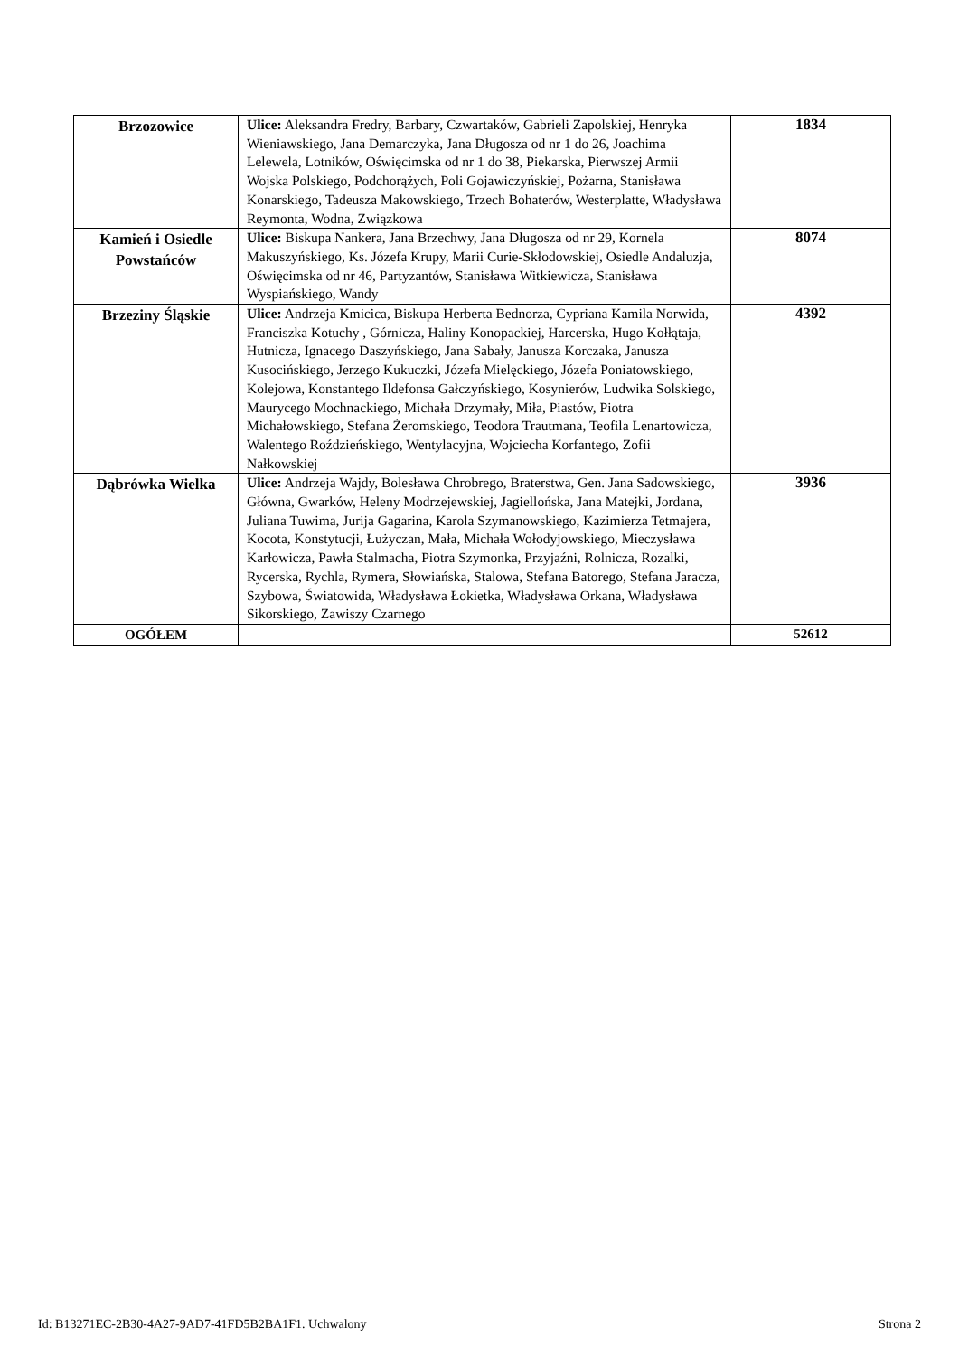| Brzozowice | Ulice: Aleksandra Fredry, Barbary, Czwartaków, Gabrieli Zapolskiej, Henryka Wieniawskiego, Jana Demarczyka, Jana Długosza od nr 1 do 26, Joachima Lelewela, Lotników, Oświęcimska od nr 1 do 38, Piekarska, Pierwszej Armii Wojska Polskiego, Podchorążych, Poli Gojawiczyńskiej, Pożarna, Stanisława Konarskiego, Tadeusza Makowskiego, Trzech Bohaterów, Westerplatte, Władysława Reymonta, Wodna, Związkowa | 1834 |
| Kamień i Osiedle Powstańców | Ulice: Biskupa Nankera, Jana Brzechwy, Jana Długosza od nr 29, Kornela Makuszyńskiego, Ks. Józefa Krupy, Marii Curie-Skłodowskiej, Osiedle Andaluzja, Oświęcimska od nr 46, Partyzantów, Stanisława Witkiewicza, Stanisława Wyspiańskiego, Wandy | 8074 |
| Brzeziny Śląskie | Ulice: Andrzeja Kmicica, Biskupa Herberta Bednorza, Cypriana Kamila Norwida, Franciszka Kotuchy , Górnicza, Haliny Konopackiej, Harcerska, Hugo Kołłątaja, Hutnicza, Ignacego Daszyńskiego, Jana Sabały, Janusza Korczaka, Janusza Kusocińskiego, Jerzego Kukuczki, Józefa Mielęckiego, Józefa Poniatowskiego, Kolejowa, Konstantego Ildefonsa Gałczyńskiego, Kosynierów, Ludwika Solskiego, Maurycego Mochnackiego, Michała Drzymały, Miła, Piastów, Piotra Michałowskiego, Stefana Żeromskiego, Teodora Trautmana, Teofila Lenartowicza, Walentego Roździeńskiego, Wentylacyjna, Wojciecha Korfantego, Zofii Nałkowskiej | 4392 |
| Dąbrówka Wielka | Ulice: Andrzeja Wajdy, Bolesława Chrobrego, Braterstwa, Gen. Jana Sadowskiego, Główna, Gwarków, Heleny Modrzejewskiej, Jagiellońska, Jana Matejki, Jordana, Juliana Tuwima, Jurija Gagarina, Karola Szymanowskiego, Kazimierza Tetmajera, Kocota, Konstytucji, Łużyczan, Mała, Michała Wołodyjowskiego, Mieczysława Karłowicza, Pawła Stalmacha, Piotra Szymonka, Przyjaźni, Rolnicza, Rozalki, Rycerska, Rychla, Rymera, Słowiańska, Stalowa, Stefana Batorego, Stefana Jaracza, Szybowa, Światowida, Władysława Łokietka, Władysława Orkana, Władysława Sikorskiego, Zawiszy Czarnego | 3936 |
| OGÓŁEM | | 52612 |
Id: B13271EC-2B30-4A27-9AD7-41FD5B2BA1F1. Uchwalony Strona 2